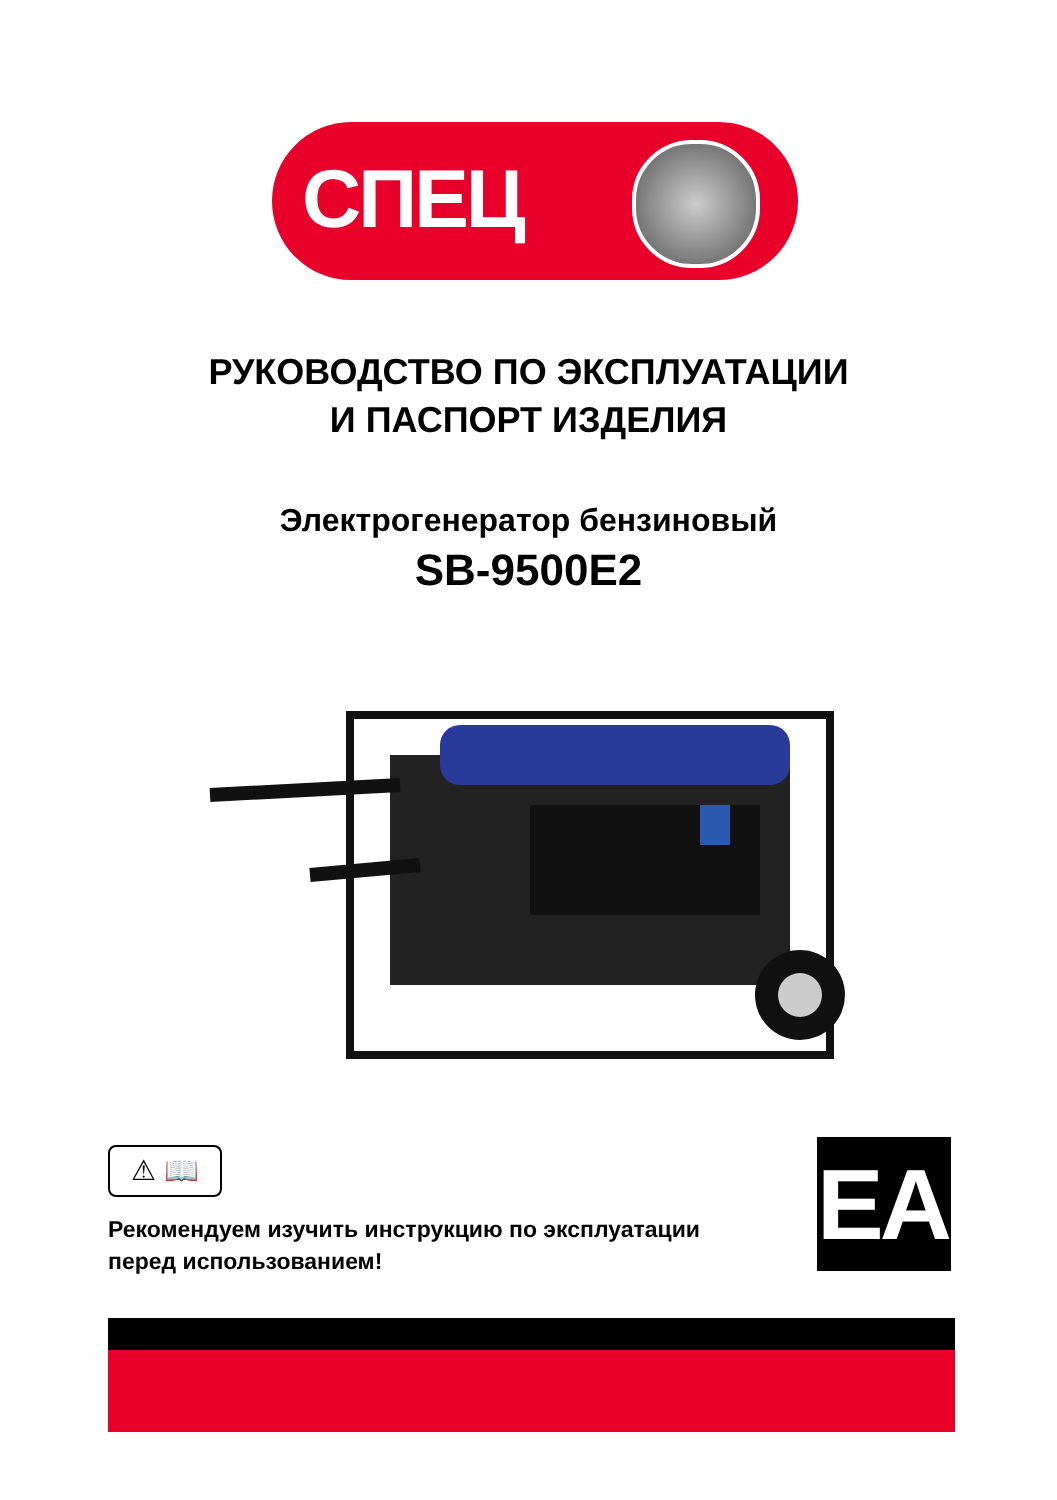СПЕЦ
РУКОВОДСТВО ПО ЭКСПЛУАТАЦИИ
И ПАСПОРТ ИЗДЕЛИЯ
Электрогенератор бензиновый
SB-9500E2
⚠ 📖
Рекомендуем изучить инструкцию по эксплуатации
перед использованием!
EAC